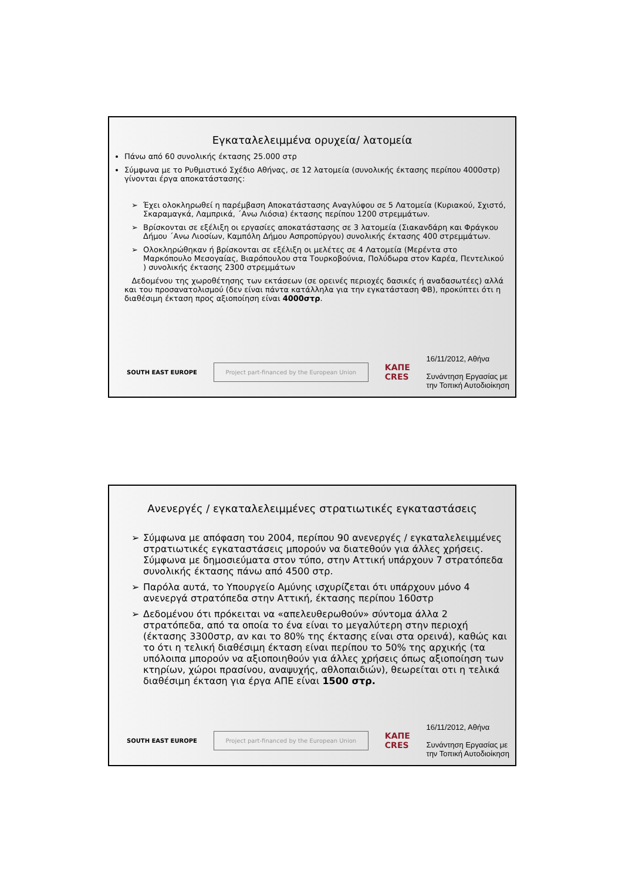Εγκαταλελειμμένα ορυχεία/ λατομεία
Πάνω από 60 συνολικής έκτασης 25.000 στρ
Σύμφωνα με το Ρυθμιστικό Σχέδιο Αθήνας, σε 12 λατομεία (συνολικής έκτασης περίπου 4000στρ) γίνονται έργα αποκατάστασης:
➢ Έχει ολοκληρωθεί η παρέμβαση Αποκατάστασης Αναγλύφου σε 5 Λατομεία (Κυριακού, Σχιστό, Σκαραμαγκά, Λαμπρικά, ΄Ανω Λιόσια) έκτασης περίπου 1200 στρεμμάτων.
➢ Βρίσκονται σε εξέλιξη οι εργασίες αποκατάστασης σε 3 λατομεία (Σιακανδάρη και Φράγκου Δήμου ΄Ανω Λιοσίων, Καμπόλη Δήμου Ασπροπύργου) συνολικής έκτασης 400 στρεμμάτων.
➢ Ολοκληρώθηκαν ή βρίσκονται σε εξέλιξη οι μελέτες σε 4 Λατομεία (Μερέντα στο Μαρκόπουλο Μεσογαίας, Βιαρόπουλου στα Τουρκοβούνια, Πολύδωρα στον Καρέα, Πεντελικού ) συνολικής έκτασης 2300 στρεμμάτων
Δεδομένου της χωροθέτησης των εκτάσεων (σε ορεινές περιοχές δασικές ή αναδασωτέες) αλλά και του προσανατολισμού (δεν είναι πάντα κατάλληλα για την εγκατάσταση ΦΒ), προκύπτει ότι η διαθέσιμη έκταση προς αξιοποίηση είναι 4000στρ.
SOUTH EAST EUROPE Project part-financed by the European Union ΚΑΠΕ
CRES 16/11/2012, Αθήνα
Συνάντηση Εργασίας με
την Τοπική Αυτοδιοίκηση
Ανενεργές / εγκαταλελειμμένες στρατιωτικές εγκαταστάσεις
➢ Σύμφωνα με απόφαση του 2004, περίπου 90 ανενεργές / εγκαταλελειμμένες στρατιωτικές εγκαταστάσεις μπορούν να διατεθούν για άλλες χρήσεις. Σύμφωνα με δημοσιεύματα στον τύπο, στην Αττική υπάρχουν 7 στρατόπεδα συνολικής έκτασης πάνω από 4500 στρ.
➢ Παρόλα αυτά, το Υπουργείο Αμύνης ισχυρίζεται ότι υπάρχουν μόνο 4 ανενεργά στρατόπεδα στην Αττική, έκτασης περίπου 160στρ
➢ Δεδομένου ότι πρόκειται να «απελευθερωθούν» σύντομα άλλα 2 στρατόπεδα, από τα οποία το ένα είναι το μεγαλύτερη στην περιοχή (έκτασης 3300στρ, αν και το 80% της έκτασης είναι στα ορεινά), καθώς και το ότι η τελική διαθέσιμη έκταση είναι περίπου το 50% της αρχικής (τα υπόλοιπα μπορούν να αξιοποιηθούν για άλλες χρήσεις όπως αξιοποίηση των κτηρίων, χώροι πρασίνου, αναψυχής, αθλοπαιδιών), θεωρείται οτι η τελικά διαθέσιμη έκταση για έργα ΑΠΕ είναι 1500 στρ.
SOUTH EAST EUROPE Project part-financed by the European Union ΚΑΠΕ
CRES 16/11/2012, Αθήνα
Συνάντηση Εργασίας με
την Τοπική Αυτοδιοίκηση